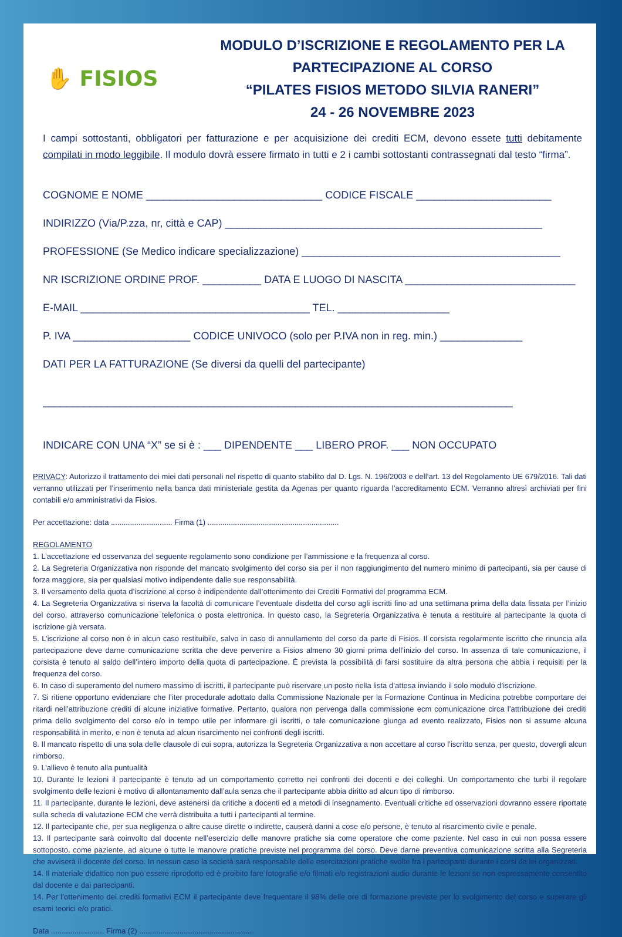✋ FISIOS
MODULO D’ISCRIZIONE E REGOLAMENTO PER LA PARTECIPAZIONE AL CORSO
“PILATES FISIOS METODO SILVIA RANERI”
24 - 26 NOVEMBRE 2023
I campi sottostanti, obbligatori per fatturazione e per acquisizione dei crediti ECM, devono essete tutti debitamente compilati in modo leggibile. Il modulo dovrà essere firmato in tutti e 2 i cambi sottostanti contrassegnati dal testo “firma”.
COGNOME E NOME ______________________________ CODICE FISCALE _______________________
INDIRIZZO (Via/P.zza, nr, città e CAP) ______________________________________________________
PROFESSIONE (Se Medico indicare specializzazione) ____________________________________________
NR ISCRIZIONE ORDINE PROF. __________ DATA E LUOGO DI NASCITA _____________________________
E-MAIL _______________________________________ TEL. ___________________
P. IVA ____________________ CODICE UNIVOCO (solo per P.IVA non in reg. min.) ______________
DATI PER LA FATTURAZIONE (Se diversi da quelli del partecipante)
________________________________________________________________________________
INDICARE CON UNA “X” se si è : ___ DIPENDENTE ___ LIBERO PROF. ___ NON OCCUPATO
PRIVACY: Autorizzo il trattamento dei miei dati personali nel rispetto di quanto stabilito dal D. Lgs. N. 196/2003 e dell’art. 13 del Regolamento UE 679/2016. Tali dati verranno utilizzati per l’inserimento nella banca dati ministeriale gestita da Agenas per quanto riguarda l’accreditamento ECM. Verranno altresì archiviati per fini contabili e/o amministrativi da Fisios.
Per accettazione: data ............................. Firma (1) ..............................................................
REGOLAMENTO
1. L’accettazione ed osservanza del seguente regolamento sono condizione per l’ammissione e la frequenza al corso.
2. La Segreteria Organizzativa non risponde del mancato svolgimento del corso sia per il non raggiungimento del numero minimo di partecipanti, sia per cause di forza maggiore, sia per qualsiasi motivo indipendente dalle sue responsabilità.
3. Il versamento della quota d’iscrizione al corso è indipendente dall’ottenimento dei Crediti Formativi del programma ECM.
4. La Segreteria Organizzativa si riserva la facoltà di comunicare l’eventuale disdetta del corso agli iscritti fino ad una settimana prima della data fissata per l’inizio del corso, attraverso comunicazione telefonica o posta elettronica. In questo caso, la Segreteria Organizzativa è tenuta a restituire al partecipante la quota di iscrizione già versata.
5. L’iscrizione al corso non è in alcun caso restituibile, salvo in caso di annullamento del corso da parte di Fisios. Il corsista regolarmente iscritto che rinuncia alla partecipazione deve darne comunicazione scritta che deve pervenire a Fisios almeno 30 giorni prima dell’inizio del corso. In assenza di tale comunicazione, il corsista è tenuto al saldo dell’intero importo della quota di partecipazione. È prevista la possibilità di farsi sostituire da altra persona che abbia i requisiti per la frequenza del corso.
6. In caso di superamento del numero massimo di iscritti, il partecipante può riservare un posto nella lista d’attesa inviando il solo modulo d’iscrizione.
7. Si ritiene opportuno evidenziare che l’iter procedurale adottato dalla Commissione Nazionale per la Formazione Continua in Medicina potrebbe comportare dei ritardi nell’attribuzione crediti di alcune iniziative formative. Pertanto, qualora non pervenga dalla commissione ecm comunicazione circa l’attribuzione dei crediti prima dello svolgimento del corso e/o in tempo utile per informare gli iscritti, o tale comunicazione giunga ad evento realizzato, Fisios non si assume alcuna responsabilità in merito, e non è tenuta ad alcun risarcimento nei confronti degli iscritti.
8. Il mancato rispetto di una sola delle clausole di cui sopra, autorizza la Segreteria Organizzativa a non accettare al corso l’iscritto senza, per questo, dovergli alcun rimborso.
9. L’allievo è tenuto alla puntualità
10. Durante le lezioni il partecipante è tenuto ad un comportamento corretto nei confronti dei docenti e dei colleghi. Un comportamento che turbi il regolare svolgimento delle lezioni è motivo di allontanamento dall’aula senza che il partecipante abbia diritto ad alcun tipo di rimborso.
11. Il partecipante, durante le lezioni, deve astenersi da critiche a docenti ed a metodi di insegnamento. Eventuali critiche ed osservazioni dovranno essere riportate sulla scheda di valutazione ECM che verrà distribuita a tutti i partecipanti al termine.
12. Il partecipante che, per sua negligenza o altre cause dirette o indirette, causerà danni a cose e/o persone, è tenuto al risarcimento civile e penale.
13. Il partecipante sarà coinvolto dal docente nell’esercizio delle manovre pratiche sia come operatore che come paziente. Nel caso in cui non possa essere sottoposto, come paziente, ad alcune o tutte le manovre pratiche previste nel programma del corso. Deve darne preventiva comunicazione scritta alla Segreteria che avviserà il docente del corso. In nessun caso la società sarà responsabile delle esercitazioni pratiche svolte fra i partecipanti durante i corsi da lei organizzati.
14. Il materiale didattico non può essere riprodotto ed è proibito fare fotografie e/o filmati e/o registrazioni audio durante le lezioni se non espressamente consentito dal docente e dai partecipanti.
14. Per l’ottenimento dei crediti formativi ECM il partecipante deve frequentare il 98% delle ore di formazione previste per lo svolgimento del corso e superare gli esami teorici e/o pratici.
Data ......................... Firma (2) ......................................................